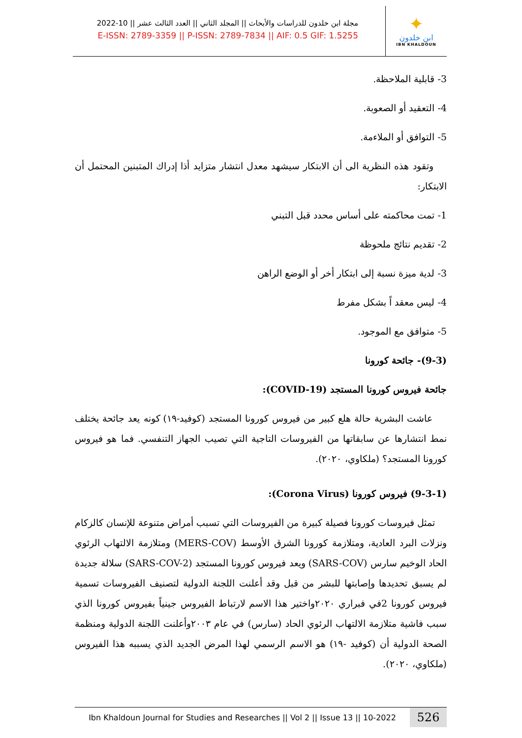✦
ابن خلدون
IBN KHALDOUN
مجلة ابن خلدون للدراسات والأبحاث || المجلد الثاني || العدد الثالث عشر || 10-2022
E-ISSN: 2789-3359 || P-ISSN: 2789-7834 || AIF: 0.5 GIF: 1.5255
3- قابلية الملاحظة.
4- التعقيد أو الصعوبة.
5- التوافق أو الملاءمة.
وتقود هذه النظرية الى أن الابتكار سيشهد معدل انتشار متزايد أذا إدراك المتبنين المحتمل أن الابتكار:
1- تمت محاكمته على أساس محدد قبل التبني
2- تقديم نتائج ملحوظة
3- لدية ميزة نسبة إلى ابتكار أخر أو الوضع الراهن
4- ليس معقد اً بشكل مفرط
5- متوافق مع الموجود.
(9-3)- جائحة كورونا
جائحة فيروس كورونا المستجد (COVID-19):
عاشت البشرية حالة هلع كبير من فيروس كورونا المستجد (كوفيد-١٩) كونه يعد جائحة يختلف نمط انتشارها عن سابقاتها من الفيروسات التاجية التي تصيب الجهاز التنفسي. فما هو فيروس كورونا المستجد؟ (ملكاوي، ٢٠٢٠).
(9-3-1) فيروس كورونا (Corona Virus):
تمثل فيروسات كورونا فصيلة كبيرة من الفيروسات التي تسبب أمراض متنوعة للإنسان كالزكام ونزلات البرد العادية، ومتلازمة كورونا الشرق الأوسط (MERS-COV) ومتلازمة الالتهاب الرئوي الحاد الوخيم سارس (SARS-COV) ويعد فيروس كورونا المستجد (SARS-COV-2) سلالة جديدة لم يسبق تحديدها وإصابتها للبشر من قبل وقد أعلنت اللجنة الدولية لتصنيف الفيروسات تسمية فيروس كورونا 2في فبراري ٢٠٢٠واختير هذا الاسم لارتباط الفيروس جينياً بفيروس كورونا الذي سبب فاشية متلازمة الالتهاب الرئوي الحاد (سارس) في عام ٢٠٠٣وأعلنت اللجنة الدولية ومنظمة الصحة الدولية أن (كوفيد -١٩) هو الاسم الرسمي لهذا المرض الجديد الذي يسببه هذا الفيروس (ملكاوي، ٢٠٢٠).
Ibn Khaldoun Journal for Studies and Researches || Vol 2 || Issue 13 || 10-2022
526